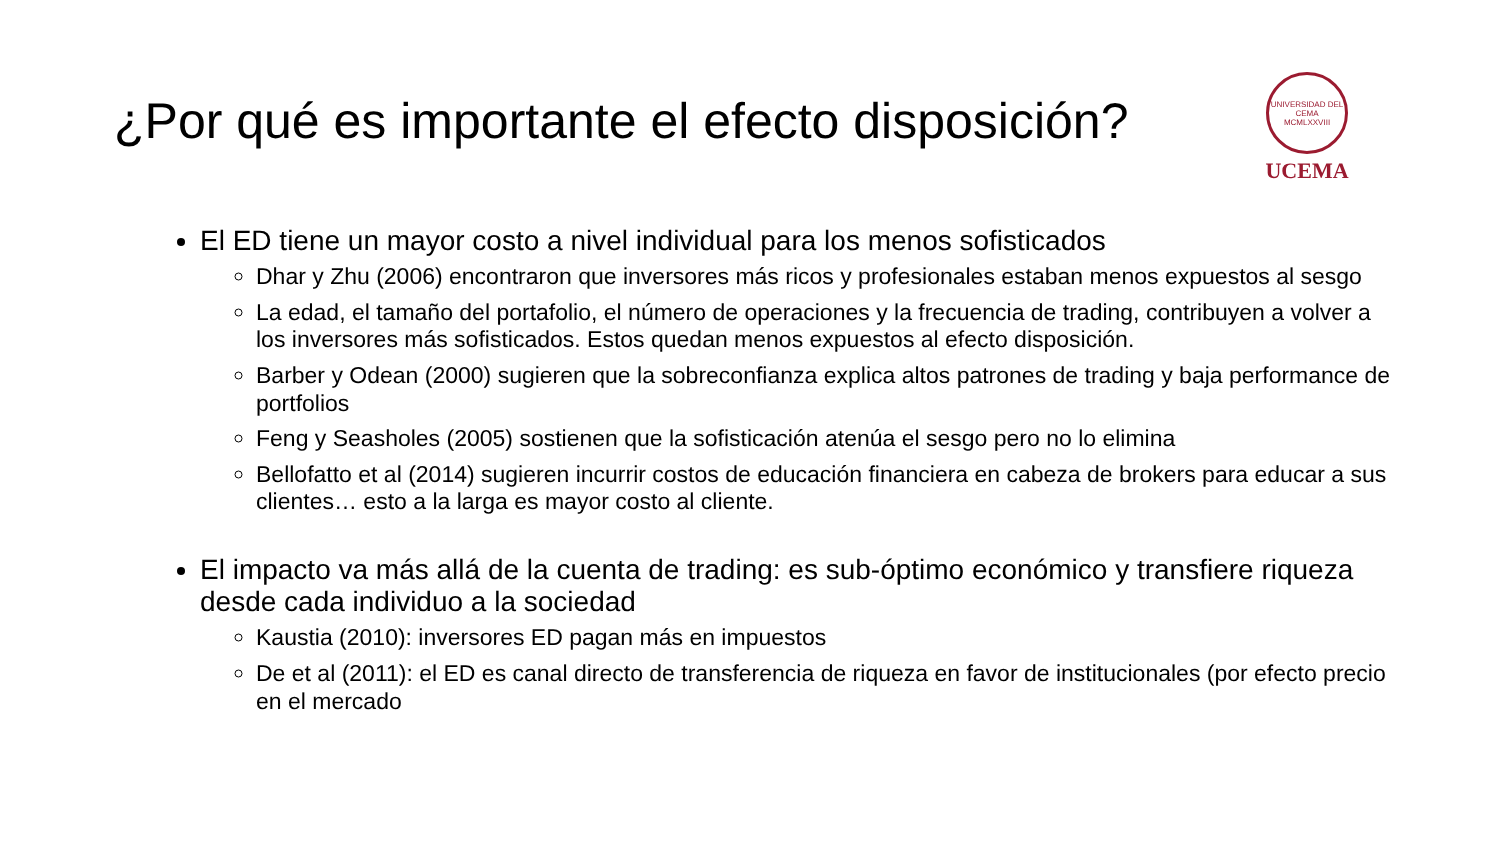¿Por qué es importante el efecto disposición?
UNIVERSIDAD DEL CEMA
MCMLXXVIII
UCEMA
El ED tiene un mayor costo a nivel individual para los menos sofisticados
Dhar y Zhu (2006) encontraron que inversores más ricos y profesionales estaban menos expuestos al sesgo
La edad, el tamaño del portafolio, el número de operaciones y la frecuencia de trading, contribuyen a volver a los inversores más sofisticados. Estos quedan menos expuestos al efecto disposición.
Barber y Odean (2000) sugieren que la sobreconfianza explica altos patrones de trading y baja performance de portfolios
Feng y Seasholes (2005) sostienen que la sofisticación atenúa el sesgo pero no lo elimina
Bellofatto et al (2014) sugieren incurrir costos de educación financiera en cabeza de brokers para educar a sus clientes… esto a la larga es mayor costo al cliente.
El impacto va más allá de la cuenta de trading: es sub-óptimo económico y transfiere riqueza desde cada individuo a la sociedad
Kaustia (2010): inversores ED pagan más en impuestos
De et al (2011): el ED es canal directo de transferencia de riqueza en favor de institucionales (por efecto precio en el mercado